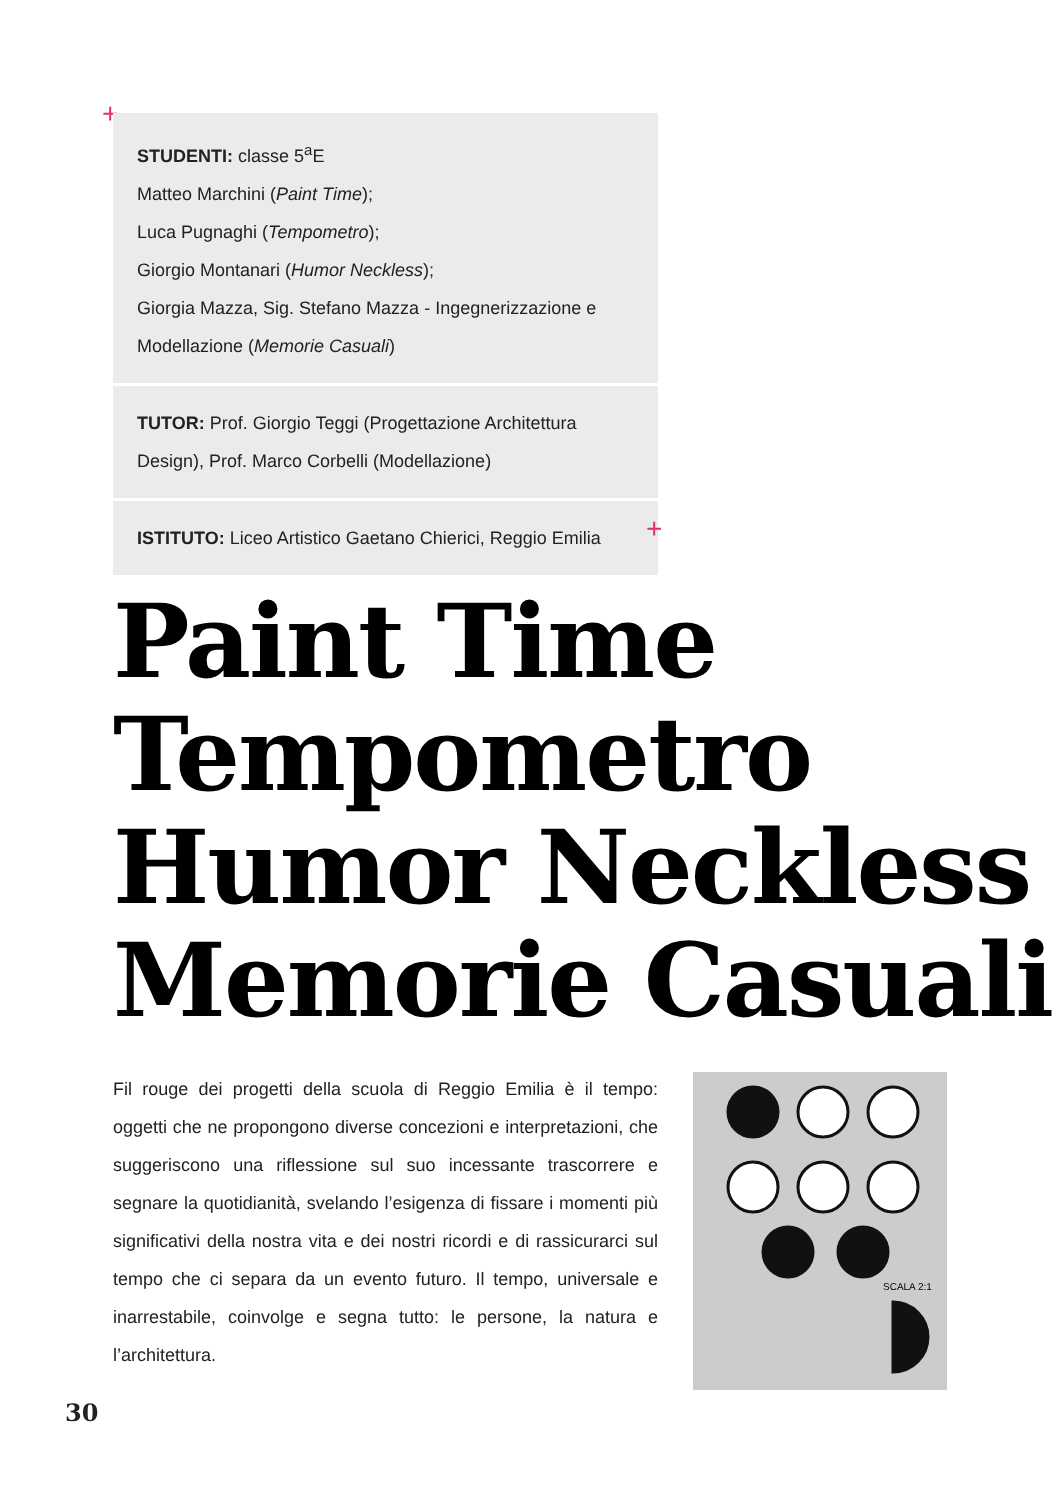+
STUDENTI: classe 5<sup>a</sup>E
Matteo Marchini (Paint Time);
Luca Pugnaghi (Tempometro);
Giorgio Montanari (Humor Neckless);
Giorgia Mazza, Sig. Stefano Mazza - Ingegnerizzazione e Modellazione (Memorie Casuali)
TUTOR: Prof. Giorgio Teggi (Progettazione Architettura Design), Prof. Marco Corbelli (Modellazione)
ISTITUTO: Liceo Artistico Gaetano Chierici, Reggio Emilia
+
Paint Time
Tempometro
Humor Neckless
Memorie Casuali
Fil rouge dei progetti della scuola di Reggio Emilia è il tempo: oggetti che ne propongono diverse concezioni e interpretazioni, che suggeriscono una riflessione sul suo incessante trascorrere e segnare la quotidianità, svelando l’esigenza di fissare i momenti più significativi della nostra vita e dei nostri ricordi e di rassicurarci sul tempo che ci separa da un evento futuro. Il tempo, universale e inarrestabile, coinvolge e segna tutto: le persone, la natura e l’architettura.
SCALA 2:1
30